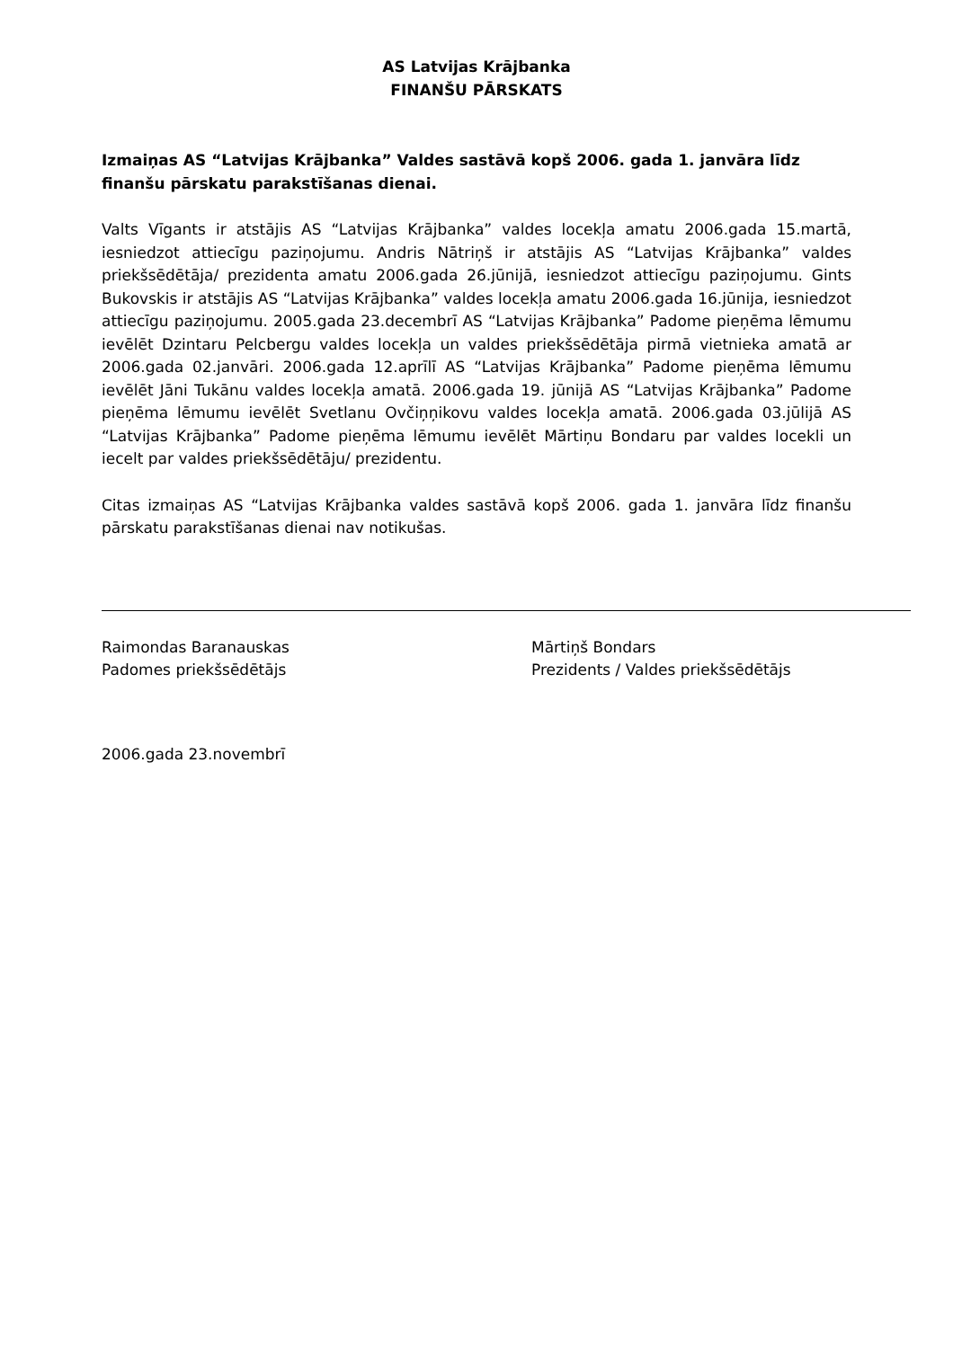AS Latvijas Krājbanka
FINANŠU PĀRSKATS
Izmaiņas AS “Latvijas Krājbanka” Valdes sastāvā kopš 2006. gada 1. janvāra līdz finanšu pārskatu parakstīšanas dienai.
Valts Vīgants ir atstājis AS “Latvijas Krājbanka” valdes locekļa amatu 2006.gada 15.martā, iesniedzot attiecīgu paziņojumu. Andris Nātriņš ir atstājis AS “Latvijas Krājbanka” valdes priekšsēdētāja/ prezidenta amatu 2006.gada 26.jūnijā, iesniedzot attiecīgu paziņojumu. Gints Bukovskis ir atstājis AS “Latvijas Krājbanka” valdes locekļa amatu 2006.gada 16.jūnija, iesniedzot attiecīgu paziņojumu. 2005.gada 23.decembrī AS “Latvijas Krājbanka” Padome pieņēma lēmumu ievēlēt Dzintaru Pelcbergu valdes locekļa un valdes priekšsēdētāja pirmā vietnieka amatā ar 2006.gada 02.janvāri. 2006.gada 12.aprīlī AS “Latvijas Krājbanka” Padome pieņēma lēmumu ievēlēt Jāni Tukānu valdes locekļa amatā. 2006.gada 19. jūnijā AS “Latvijas Krājbanka” Padome pieņēma lēmumu ievēlēt Svetlanu Ovčiņņikovu valdes locekļa amatā. 2006.gada 03.jūlijā AS “Latvijas Krājbanka” Padome pieņēma lēmumu ievēlēt Mārtiņu Bondaru par valdes locekli un iecelt par valdes priekšsēdētāju/ prezidentu.
Citas izmaiņas AS “Latvijas Krājbanka valdes sastāvā kopš 2006. gada 1. janvāra līdz finanšu pārskatu parakstīšanas dienai nav notikušas.
Raimondas Baranauskas
Padomes priekšsēdētājs
Mārtiņš Bondars
Prezidents / Valdes priekšsēdētājs
2006.gada 23.novembrī